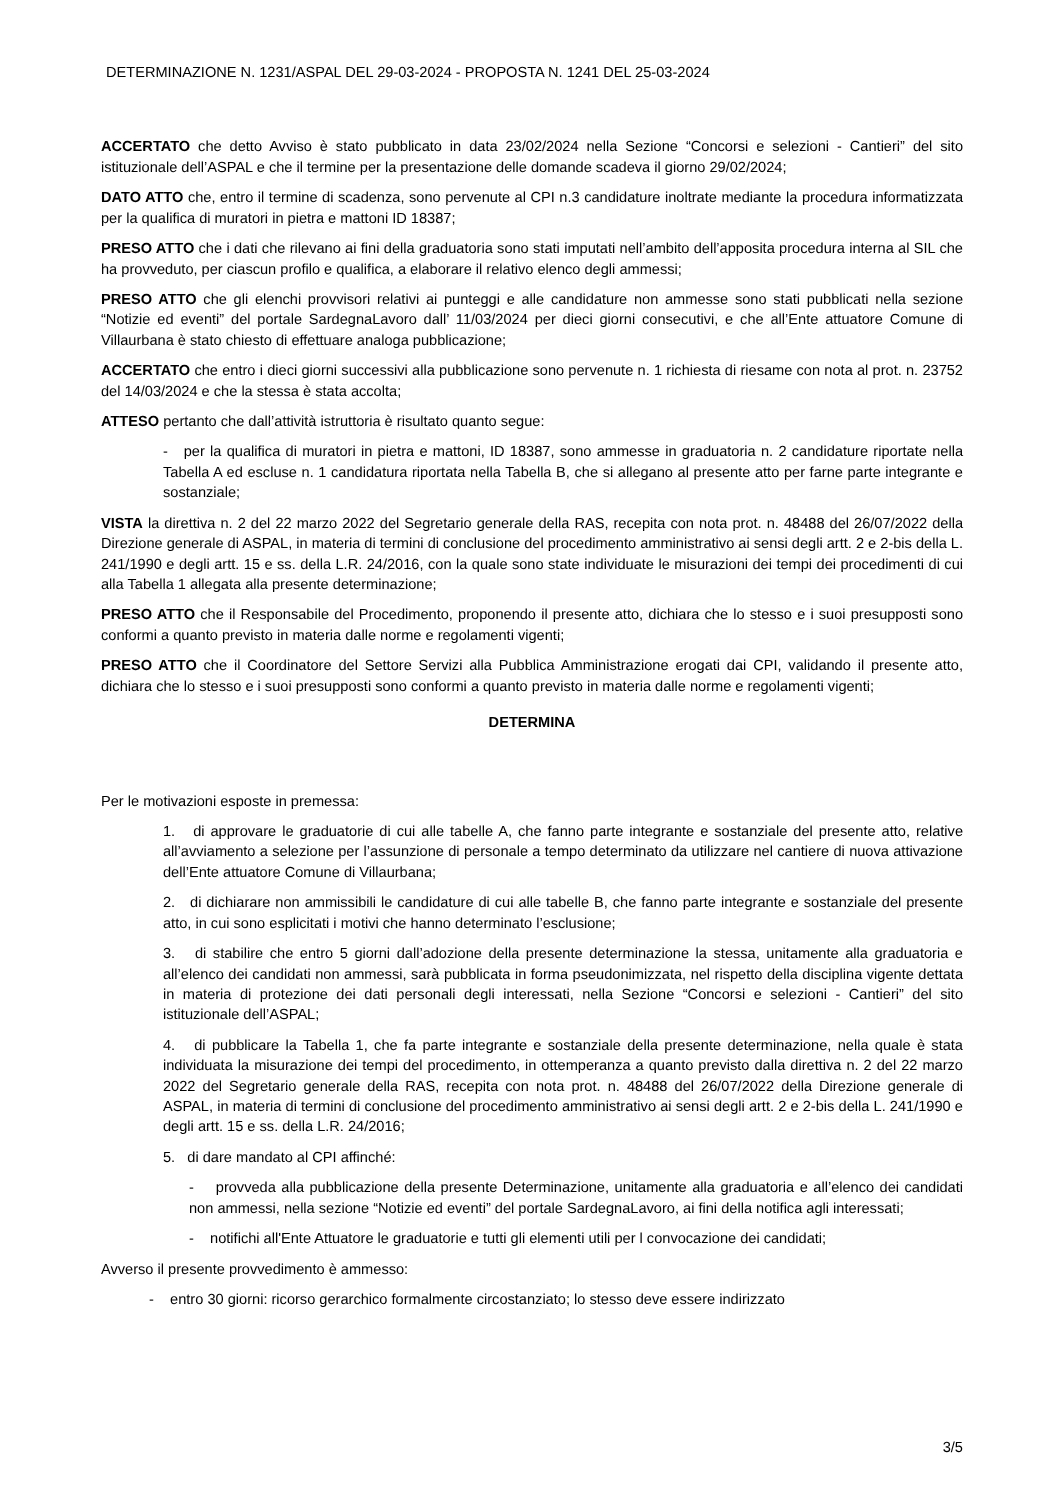DETERMINAZIONE N. 1231/ASPAL DEL 29-03-2024 - PROPOSTA N. 1241 DEL 25-03-2024
ACCERTATO che detto Avviso è stato pubblicato in data 23/02/2024 nella Sezione “Concorsi e selezioni - Cantieri” del sito istituzionale dell’ASPAL e che il termine per la presentazione delle domande scadeva il giorno 29/02/2024;
DATO ATTO che, entro il termine di scadenza, sono pervenute al CPI n.3 candidature inoltrate mediante la procedura informatizzata per la qualifica di muratori in pietra e mattoni ID 18387;
PRESO ATTO che i dati che rilevano ai fini della graduatoria sono stati imputati nell’ambito dell’apposita procedura interna al SIL che ha provveduto, per ciascun profilo e qualifica, a elaborare il relativo elenco degli ammessi;
PRESO ATTO che gli elenchi provvisori relativi ai punteggi e alle candidature non ammesse sono stati pubblicati nella sezione “Notizie ed eventi” del portale SardegnaLavoro dall’ 11/03/2024 per dieci giorni consecutivi, e che all’Ente attuatore Comune di Villaurbana è stato chiesto di effettuare analoga pubblicazione;
ACCERTATO che entro i dieci giorni successivi alla pubblicazione sono pervenute n. 1 richiesta di riesame con nota al prot. n. 23752 del 14/03/2024 e che la stessa è stata accolta;
ATTESO pertanto che dall’attività istruttoria è risultato quanto segue:
- per la qualifica di muratori in pietra e mattoni, ID 18387, sono ammesse in graduatoria n. 2 candidature riportate nella Tabella A ed escluse n. 1 candidatura riportata nella Tabella B, che si allegano al presente atto per farne parte integrante e sostanziale;
VISTA la direttiva n. 2 del 22 marzo 2022 del Segretario generale della RAS, recepita con nota prot. n. 48488 del 26/07/2022 della Direzione generale di ASPAL, in materia di termini di conclusione del procedimento amministrativo ai sensi degli artt. 2 e 2-bis della L. 241/1990 e degli artt. 15 e ss. della L.R. 24/2016, con la quale sono state individuate le misurazioni dei tempi dei procedimenti di cui alla Tabella 1 allegata alla presente determinazione;
PRESO ATTO che il Responsabile del Procedimento, proponendo il presente atto, dichiara che lo stesso e i suoi presupposti sono conformi a quanto previsto in materia dalle norme e regolamenti vigenti;
PRESO ATTO che il Coordinatore del Settore Servizi alla Pubblica Amministrazione erogati dai CPI, validando il presente atto, dichiara che lo stesso e i suoi presupposti sono conformi a quanto previsto in materia dalle norme e regolamenti vigenti;
DETERMINA
Per le motivazioni esposte in premessa:
1. di approvare le graduatorie di cui alle tabelle A, che fanno parte integrante e sostanziale del presente atto, relative all’avviamento a selezione per l’assunzione di personale a tempo determinato da utilizzare nel cantiere di nuova attivazione dell’Ente attuatore Comune di Villaurbana;
2. di dichiarare non ammissibili le candidature di cui alle tabelle B, che fanno parte integrante e sostanziale del presente atto, in cui sono esplicitati i motivi che hanno determinato l’esclusione;
3. di stabilire che entro 5 giorni dall’adozione della presente determinazione la stessa, unitamente alla graduatoria e all’elenco dei candidati non ammessi, sarà pubblicata in forma pseudonimizzata, nel rispetto della disciplina vigente dettata in materia di protezione dei dati personali degli interessati, nella Sezione “Concorsi e selezioni - Cantieri” del sito istituzionale dell’ASPAL;
4. di pubblicare la Tabella 1, che fa parte integrante e sostanziale della presente determinazione, nella quale è stata individuata la misurazione dei tempi del procedimento, in ottemperanza a quanto previsto dalla direttiva n. 2 del 22 marzo 2022 del Segretario generale della RAS, recepita con nota prot. n. 48488 del 26/07/2022 della Direzione generale di ASPAL, in materia di termini di conclusione del procedimento amministrativo ai sensi degli artt. 2 e 2-bis della L. 241/1990 e degli artt. 15 e ss. della L.R. 24/2016;
5. di dare mandato al CPI affinché:
- provveda alla pubblicazione della presente Determinazione, unitamente alla graduatoria e all’elenco dei candidati non ammessi, nella sezione “Notizie ed eventi” del portale SardegnaLavoro, ai fini della notifica agli interessati;
- notifichi all'Ente Attuatore le graduatorie e tutti gli elementi utili per l convocazione dei candidati;
Avverso il presente provvedimento è ammesso:
- entro 30 giorni: ricorso gerarchico formalmente circostanziato; lo stesso deve essere indirizzato
3/5